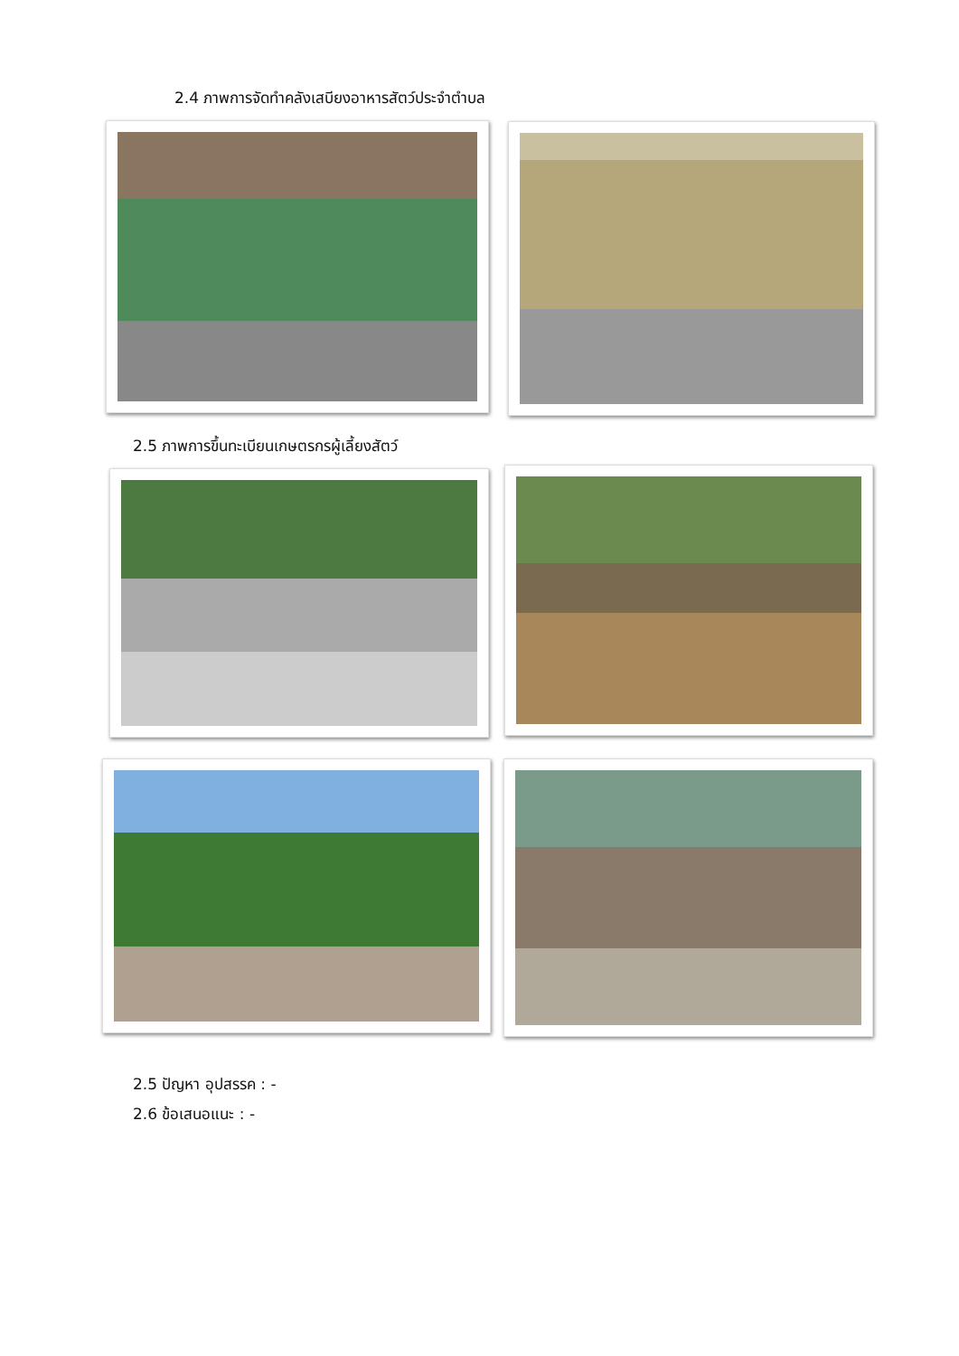2.4 ภาพการจัดทำคลังเสบียงอาหารสัตว์ประจำตำบล
2.5 ภาพการขึ้นทะเบียนเกษตรกรผู้เลี้ยงสัตว์
2.5 ปัญหา อุปสรรค : -
2.6 ข้อเสนอแนะ : -